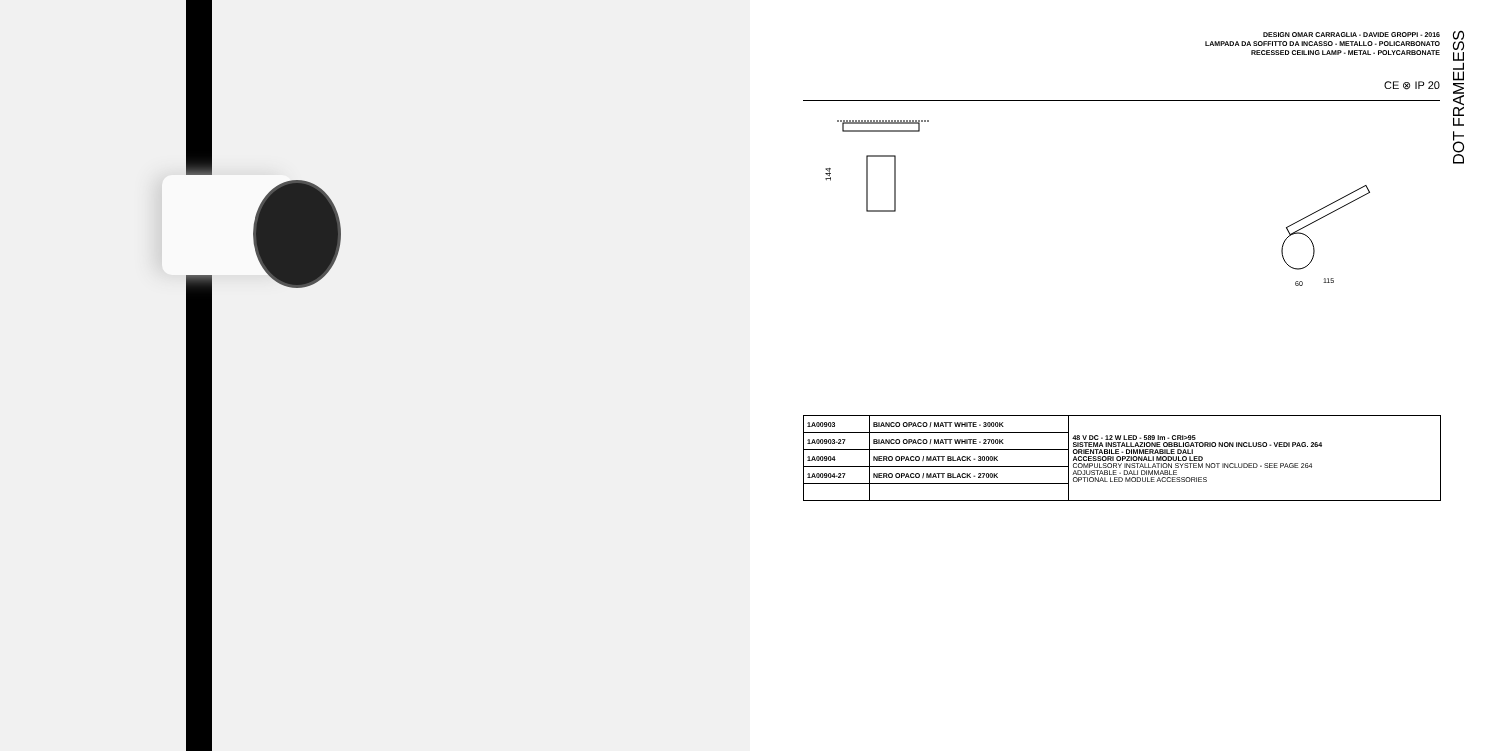DESIGN OMAR CARRAGLIA - DAVIDE GROPPI - 2016
LAMPADA DA SOFFITTO DA INCASSO - METALLO - POLICARBONATO
RECESSED CEILING LAMP - METAL - POLYCARBONATE
CE ⊗ IP 20
144
60
115
DOT FRAMELESS
| 1A00903 | BIANCO OPACO / MATT WHITE - 3000K | 48 V DC - 12 W LED - 589 lm - CRI>95 SISTEMA INSTALLAZIONE OBBLIGATORIO NON INCLUSO - VEDI PAG. 264 ORIENTABILE - DIMMERABILE DALI ACCESSORI OPZIONALI MODULO LED COMPULSORY INSTALLATION SYSTEM NOT INCLUDED - SEE PAGE 264 ADJUSTABLE - DALI DIMMABLE OPTIONAL LED MODULE ACCESSORIES |
| 1A00903-27 | BIANCO OPACO / MATT WHITE - 2700K | |
| 1A00904 | NERO OPACO / MATT BLACK - 3000K | |
| 1A00904-27 | NERO OPACO / MATT BLACK - 2700K | |